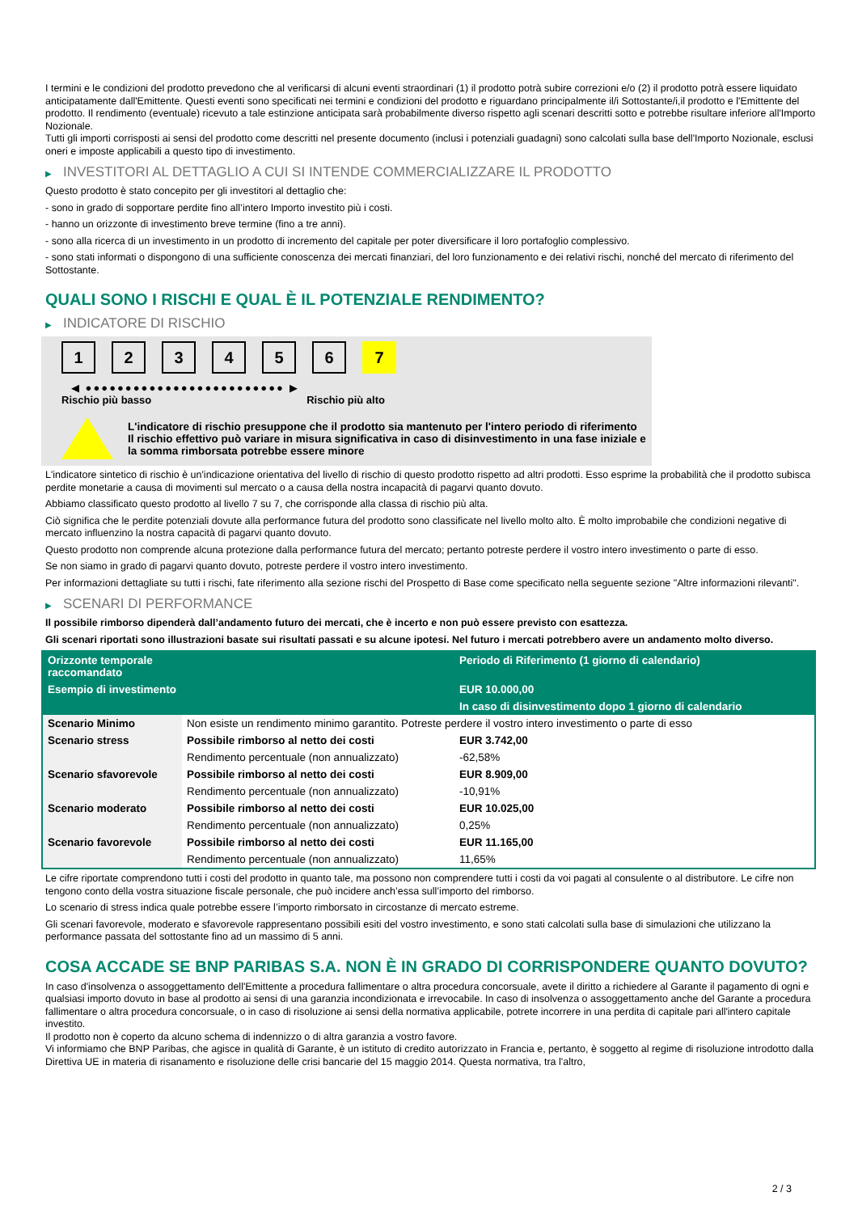I termini e le condizioni del prodotto prevedono che al verificarsi di alcuni eventi straordinari (1) il prodotto potrà subire correzioni e/o (2) il prodotto potrà essere liquidato anticipatamente dall'Emittente. Questi eventi sono specificati nei termini e condizioni del prodotto e riguardano principalmente il/i Sottostante/i,il prodotto e l'Emittente del prodotto. Il rendimento (eventuale) ricevuto a tale estinzione anticipata sarà probabilmente diverso rispetto agli scenari descritti sotto e potrebbe risultare inferiore all'Importo Nozionale.
Tutti gli importi corrisposti ai sensi del prodotto come descritti nel presente documento (inclusi i potenziali guadagni) sono calcolati sulla base dell'Importo Nozionale, esclusi oneri e imposte applicabili a questo tipo di investimento.
▶ INVESTITORI AL DETTAGLIO A CUI SI INTENDE COMMERCIALIZZARE IL PRODOTTO
Questo prodotto è stato concepito per gli investitori al dettaglio che:
- sono in grado di sopportare perdite fino all’intero Importo investito più i costi.
- hanno un orizzonte di investimento breve termine (fino a tre anni).
- sono alla ricerca di un investimento in un prodotto di incremento del capitale per poter diversificare il loro portafoglio complessivo.
- sono stati informati o dispongono di una sufficiente conoscenza dei mercati finanziari, del loro funzionamento e dei relativi rischi, nonché del mercato di riferimento del Sottostante.
QUALI SONO I RISCHI E QUAL È IL POTENZIALE RENDIMENTO?
▶ INDICATORE DI RISCHIO
1 2 3 4 5 6 7
◀ ●●●●●●●●●●●●●●●●●●●●●●●●● ▶
Rischio più basso Rischio più alto
L'indicatore di rischio presuppone che il prodotto sia mantenuto per l'intero periodo di riferimento
Il rischio effettivo può variare in misura significativa in caso di disinvestimento in una fase iniziale e la somma rimborsata potrebbe essere minore
L'indicatore sintetico di rischio è un'indicazione orientativa del livello di rischio di questo prodotto rispetto ad altri prodotti. Esso esprime la probabilità che il prodotto subisca perdite monetarie a causa di movimenti sul mercato o a causa della nostra incapacità di pagarvi quanto dovuto.
Abbiamo classificato questo prodotto al livello 7 su 7, che corrisponde alla classa di rischio più alta.
Ciò significa che le perdite potenziali dovute alla performance futura del prodotto sono classificate nel livello molto alto. È molto improbabile che condizioni negative di mercato influenzino la nostra capacità di pagarvi quanto dovuto.
Questo prodotto non comprende alcuna protezione dalla performance futura del mercato; pertanto potreste perdere il vostro intero investimento o parte di esso.
Se non siamo in grado di pagarvi quanto dovuto, potreste perdere il vostro intero investimento.
Per informazioni dettagliate su tutti i rischi, fate riferimento alla sezione rischi del Prospetto di Base come specificato nella seguente sezione "Altre informazioni rilevanti".
▶ SCENARI DI PERFORMANCE
Il possibile rimborso dipenderà dall’andamento futuro dei mercati, che è incerto e non può essere previsto con esattezza.
Gli scenari riportati sono illustrazioni basate sui risultati passati e su alcune ipotesi. Nel futuro i mercati potrebbero avere un andamento molto diverso.
| Orizzonte temporale raccomandato | | Periodo di Riferimento (1 giorno di calendario) |
| --- | --- | --- |
| Esempio di investimento | | EUR 10.000,00 |
| | | In caso di disinvestimento dopo 1 giorno di calendario |
| Scenario Minimo | Non esiste un rendimento minimo garantito. Potreste perdere il vostro intero investimento o parte di esso | |
| Scenario stress | Possibile rimborso al netto dei costi | EUR 3.742,00 |
| | Rendimento percentuale (non annualizzato) | -62,58% |
| Scenario sfavorevole | Possibile rimborso al netto dei costi | EUR 8.909,00 |
| | Rendimento percentuale (non annualizzato) | -10,91% |
| Scenario moderato | Possibile rimborso al netto dei costi | EUR 10.025,00 |
| | Rendimento percentuale (non annualizzato) | 0,25% |
| Scenario favorevole | Possibile rimborso al netto dei costi | EUR 11.165,00 |
| | Rendimento percentuale (non annualizzato) | 11,65% |
Le cifre riportate comprendono tutti i costi del prodotto in quanto tale, ma possono non comprendere tutti i costi da voi pagati al consulente o al distributore. Le cifre non tengono conto della vostra situazione fiscale personale, che può incidere anch’essa sull’importo del rimborso.
Lo scenario di stress indica quale potrebbe essere l’importo rimborsato in circostanze di mercato estreme.
Gli scenari favorevole, moderato e sfavorevole rappresentano possibili esiti del vostro investimento, e sono stati calcolati sulla base di simulazioni che utilizzano la performance passata del sottostante fino ad un massimo di 5 anni.
COSA ACCADE SE BNP PARIBAS S.A. NON È IN GRADO DI CORRISPONDERE QUANTO DOVUTO?
In caso d'insolvenza o assoggettamento dell'Emittente a procedura fallimentare o altra procedura concorsuale, avete il diritto a richiedere al Garante il pagamento di ogni e qualsiasi importo dovuto in base al prodotto ai sensi di una garanzia incondizionata e irrevocabile. In caso di insolvenza o assoggettamento anche del Garante a procedura fallimentare o altra procedura concorsuale, o in caso di risoluzione ai sensi della normativa applicabile, potrete incorrere in una perdita di capitale pari all'intero capitale investito.
Il prodotto non è coperto da alcuno schema di indennizzo o di altra garanzia a vostro favore.
Vi informiamo che BNP Paribas, che agisce in qualità di Garante, è un istituto di credito autorizzato in Francia e, pertanto, è soggetto al regime di risoluzione introdotto dalla Direttiva UE in materia di risanamento e risoluzione delle crisi bancarie del 15 maggio 2014. Questa normativa, tra l'altro,
2 / 3